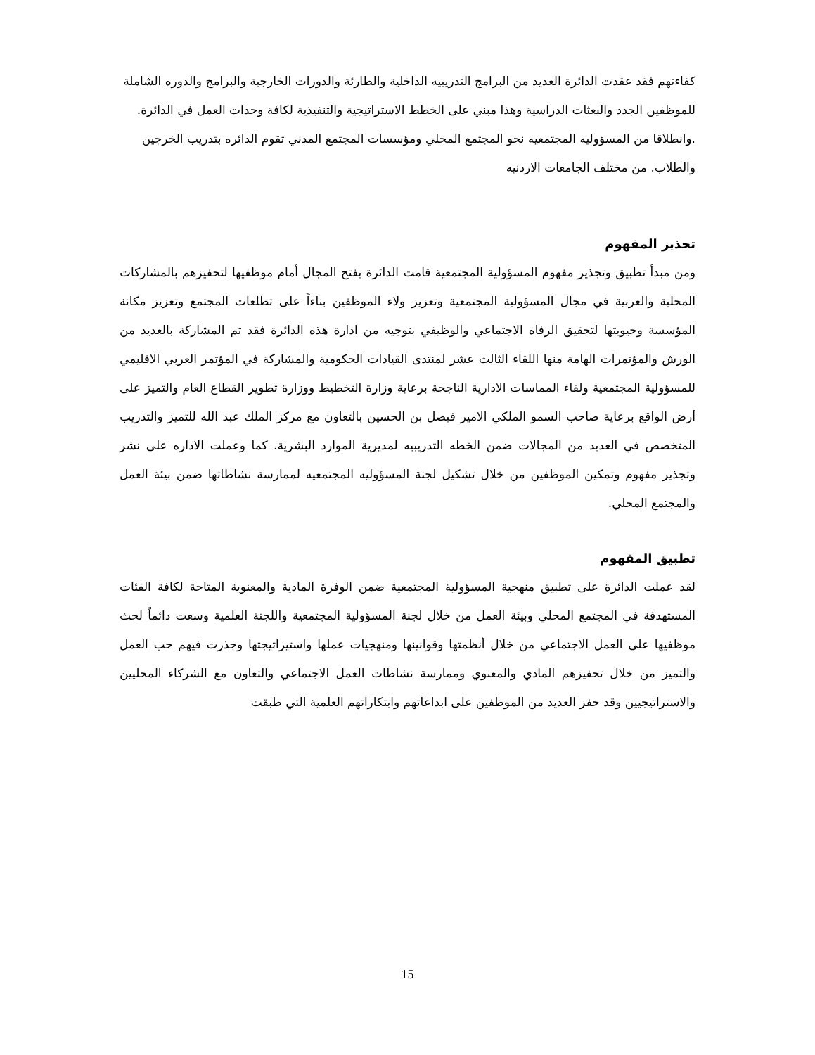كفاءتهم فقد عقدت الدائرة العديد من البرامج التدريبيه الداخلية والطارئة والدورات الخارجية والبرامج والدوره الشاملة للموظفين الجدد والبعثات الدراسية وهذا مبني على الخطط الاستراتيجية والتنفيذية لكافة وحدات العمل في الدائرة. .وانطلاقا من المسؤوليه المجتمعيه نحو المجتمع المحلي ومؤسسات المجتمع المدني تقوم الدائره بتدريب الخرجين والطلاب. من مختلف الجامعات الاردنيه
تجذير المفهوم
ومن مبدأ تطبيق وتجذير مفهوم المسؤولية المجتمعية قامت الدائرة بفتح المجال أمام موظفيها لتحفيزهم بالمشاركات المحلية والعربية في مجال المسؤولية المجتمعية وتعزيز ولاء الموظفين بناءاً على تطلعات المجتمع وتعزيز مكانة المؤسسة وحيويتها لتحقيق الرفاه الاجتماعي والوظيفي بتوجيه من ادارة هذه الدائرة فقد تم المشاركة بالعديد من الورش والمؤتمرات الهامة منها اللقاء الثالث عشر لمنتدى القيادات الحكومية والمشاركة في المؤتمر العربي الاقليمي للمسؤولية المجتمعية ولقاء المماسات الادارية الناجحة برعاية وزارة التخطيط ووزارة تطوير القطاع العام والتميز على أرض الواقع برعاية صاحب السمو الملكي الامير فيصل بن الحسين بالتعاون مع مركز الملك عبد الله للتميز والتدريب المتخصص في العديد من المجالات ضمن الخطه التدريبيه لمديرية الموارد البشرية. كما وعملت الاداره على نشر وتجذير مفهوم وتمكين الموظفين من خلال تشكيل لجنة المسؤوليه المجتمعيه لممارسة نشاطاتها ضمن بيئة العمل والمجتمع المحلي.
تطبيق المفهوم
لقد عملت الدائرة على تطبيق منهجية المسؤولية المجتمعية ضمن الوفرة المادية والمعنوية المتاحة لكافة الفئات المستهدفة في المجتمع المحلي وبيئة العمل من خلال لجنة المسؤولية المجتمعية واللجنة العلمية وسعت دائماً لحث موظفيها على العمل الاجتماعي من خلال أنظمتها وقوانينها ومنهجيات عملها واستيراتيجتها وجذرت فيهم حب العمل والتميز من خلال تحفيزهم المادي والمعنوي وممارسة نشاطات العمل الاجتماعي والتعاون مع الشركاء المحليين والاستراتيجيين وقد حفز العديد من الموظفين على ابداعاتهم وابتكاراتهم العلمية التي طبقت
15